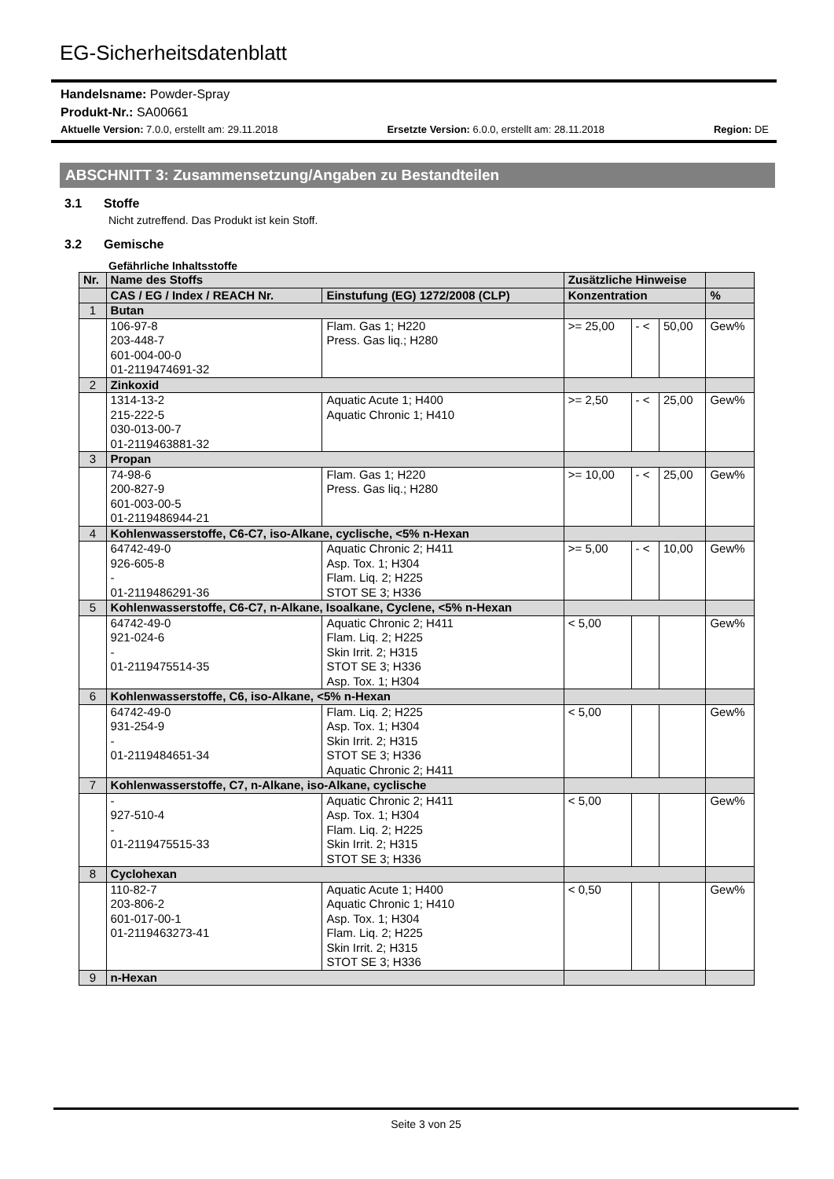EG-Sicherheitsdatenblatt
Handelsname: Powder-Spray
Produkt-Nr.: SA00661
Aktuelle Version: 7.0.0, erstellt am: 29.11.2018 Ersetzte Version: 6.0.0, erstellt am: 28.11.2018 Region: DE
ABSCHNITT 3: Zusammensetzung/Angaben zu Bestandteilen
3.1 Stoffe
Nicht zutreffend. Das Produkt ist kein Stoff.
3.2 Gemische
Gefährliche Inhaltsstoffe
| Nr. | Name des Stoffs | | Zusätzliche Hinweise | | | |
| --- | --- | --- | --- | --- | --- | --- |
| | CAS / EG / Index / REACH Nr. | Einstufung (EG) 1272/2008 (CLP) | Konzentration | | | % |
| 1 | Butan | | | | | |
| | 106-97-8 203-448-7 601-004-00-0 01-2119474691-32 | Flam. Gas 1; H220 Press. Gas liq.; H280 | >= 25,00 | - < | 50,00 | Gew% |
| 2 | Zinkoxid | | | | | |
| | 1314-13-2 215-222-5 030-013-00-7 01-2119463881-32 | Aquatic Acute 1; H400 Aquatic Chronic 1; H410 | >= 2,50 | - < | 25,00 | Gew% |
| 3 | Propan | | | | | |
| | 74-98-6 200-827-9 601-003-00-5 01-2119486944-21 | Flam. Gas 1; H220 Press. Gas liq.; H280 | >= 10,00 | - < | 25,00 | Gew% |
| 4 | Kohlenwasserstoffe, C6-C7, iso-Alkane, cyclische, <5% n-Hexan | | | | | |
| | 64742-49-0 926-605-8 - 01-2119486291-36 | Aquatic Chronic 2; H411 Asp. Tox. 1; H304 Flam. Liq. 2; H225 STOT SE 3; H336 | >= 5,00 | - < | 10,00 | Gew% |
| 5 | Kohlenwasserstoffe, C6-C7, n-Alkane, Isoalkane, Cyclene, <5% n-Hexan | | | | | |
| | 64742-49-0 921-024-6 - 01-2119475514-35 | Aquatic Chronic 2; H411 Flam. Liq. 2; H225 Skin Irrit. 2; H315 STOT SE 3; H336 Asp. Tox. 1; H304 | < 5,00 | | | Gew% |
| 6 | Kohlenwasserstoffe, C6, iso-Alkane, <5% n-Hexan | | | | | |
| | 64742-49-0 931-254-9 - 01-2119484651-34 | Flam. Liq. 2; H225 Asp. Tox. 1; H304 Skin Irrit. 2; H315 STOT SE 3; H336 Aquatic Chronic 2; H411 | < 5,00 | | | Gew% |
| 7 | Kohlenwasserstoffe, C7, n-Alkane, iso-Alkane, cyclische | | | | | |
| | - 927-510-4 - 01-2119475515-33 | Aquatic Chronic 2; H411 Asp. Tox. 1; H304 Flam. Liq. 2; H225 Skin Irrit. 2; H315 STOT SE 3; H336 | < 5,00 | | | Gew% |
| 8 | Cyclohexan | | | | | |
| | 110-82-7 203-806-2 601-017-00-1 01-2119463273-41 | Aquatic Acute 1; H400 Aquatic Chronic 1; H410 Asp. Tox. 1; H304 Flam. Liq. 2; H225 Skin Irrit. 2; H315 STOT SE 3; H336 | < 0,50 | | | Gew% |
| 9 | n-Hexan | | | | | |
Seite 3 von 25